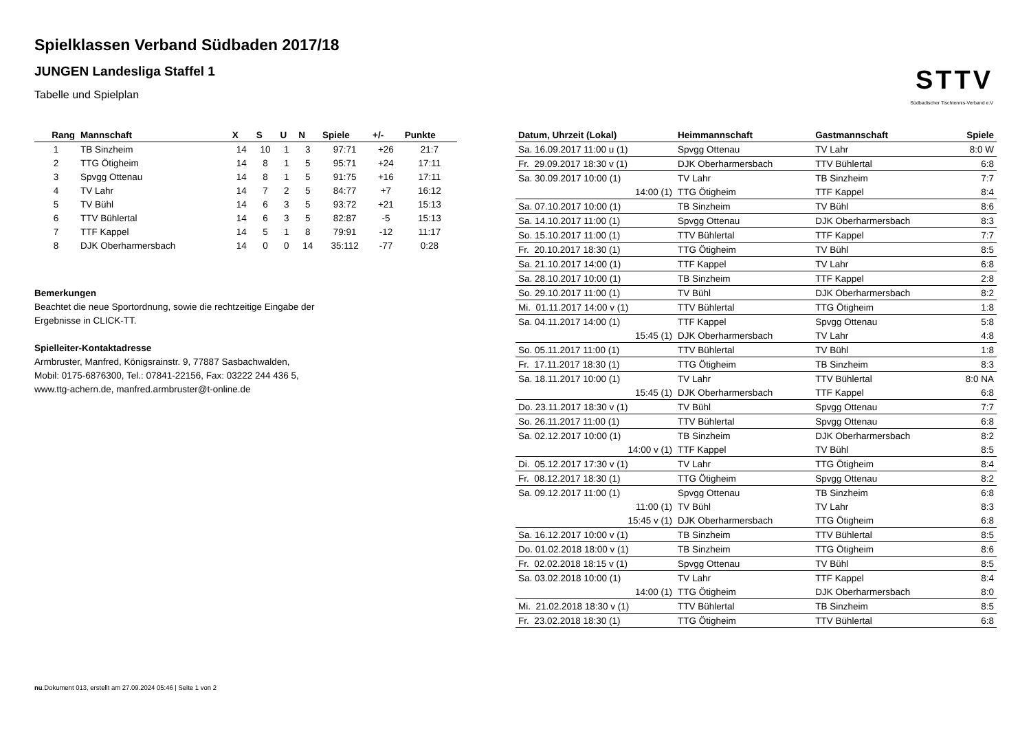STTV
Südbadischer Tischtennis-Verband e.V
Spielklassen Verband Südbaden 2017/18
JUNGEN Landesliga Staffel 1
Tabelle und Spielplan
| Rang | Mannschaft | X | S | U | N | Spiele | +/- | Punkte |
| --- | --- | --- | --- | --- | --- | --- | --- | --- |
| 1 | TB Sinzheim | 14 | 10 | 1 | 3 | 97:71 | +26 | 21:7 |
| 2 | TTG Ötigheim | 14 | 8 | 1 | 5 | 95:71 | +24 | 17:11 |
| 3 | Spvgg Ottenau | 14 | 8 | 1 | 5 | 91:75 | +16 | 17:11 |
| 4 | TV Lahr | 14 | 7 | 2 | 5 | 84:77 | +7 | 16:12 |
| 5 | TV Bühl | 14 | 6 | 3 | 5 | 93:72 | +21 | 15:13 |
| 6 | TTV Bühlertal | 14 | 6 | 3 | 5 | 82:87 | -5 | 15:13 |
| 7 | TTF Kappel | 14 | 5 | 1 | 8 | 79:91 | -12 | 11:17 |
| 8 | DJK Oberharmersbach | 14 | 0 | 0 | 14 | 35:112 | -77 | 0:28 |
Bemerkungen
Beachtet die neue Sportordnung, sowie die rechtzeitige Eingabe der
Ergebnisse in CLICK-TT.
Spielleiter-Kontaktadresse
Armbruster, Manfred, Königsrainstr. 9, 77887 Sasbachwalden,
Mobil: 0175-6876300, Tel.: 07841-22156, Fax: 03222 244 436 5,
www.ttg-achern.de, manfred.armbruster@t-online.de
| Datum, Uhrzeit (Lokal) | Heimmannschaft | Gastmannschaft | Spiele |
| --- | --- | --- | --- |
| Sa. 16.09.2017 11:00 u (1) | Spvgg Ottenau | TV Lahr | 8:0 W |
| Fr. 29.09.2017 18:30 v (1) | DJK Oberharmersbach | TTV Bühlertal | 6:8 |
| Sa. 30.09.2017 10:00 (1) | TV Lahr | TB Sinzheim | 7:7 |
| 14:00 (1) | TTG Ötigheim | TTF Kappel | 8:4 |
| Sa. 07.10.2017 10:00 (1) | TB Sinzheim | TV Bühl | 8:6 |
| Sa. 14.10.2017 11:00 (1) | Spvgg Ottenau | DJK Oberharmersbach | 8:3 |
| So. 15.10.2017 11:00 (1) | TTV Bühlertal | TTF Kappel | 7:7 |
| Fr. 20.10.2017 18:30 (1) | TTG Ötigheim | TV Bühl | 8:5 |
| Sa. 21.10.2017 14:00 (1) | TTF Kappel | TV Lahr | 6:8 |
| Sa. 28.10.2017 10:00 (1) | TB Sinzheim | TTF Kappel | 2:8 |
| So. 29.10.2017 11:00 (1) | TV Bühl | DJK Oberharmersbach | 8:2 |
| Mi. 01.11.2017 14:00 v (1) | TTV Bühlertal | TTG Ötigheim | 1:8 |
| Sa. 04.11.2017 14:00 (1) | TTF Kappel | Spvgg Ottenau | 5:8 |
| 15:45 (1) | DJK Oberharmersbach | TV Lahr | 4:8 |
| So. 05.11.2017 11:00 (1) | TTV Bühlertal | TV Bühl | 1:8 |
| Fr. 17.11.2017 18:30 (1) | TTG Ötigheim | TB Sinzheim | 8:3 |
| Sa. 18.11.2017 10:00 (1) | TV Lahr | TTV Bühlertal | 8:0 NA |
| 15:45 (1) | DJK Oberharmersbach | TTF Kappel | 6:8 |
| Do. 23.11.2017 18:30 v (1) | TV Bühl | Spvgg Ottenau | 7:7 |
| So. 26.11.2017 11:00 (1) | TTV Bühlertal | Spvgg Ottenau | 6:8 |
| Sa. 02.12.2017 10:00 (1) | TB Sinzheim | DJK Oberharmersbach | 8:2 |
| 14:00 v (1) | TTF Kappel | TV Bühl | 8:5 |
| Di. 05.12.2017 17:30 v (1) | TV Lahr | TTG Ötigheim | 8:4 |
| Fr. 08.12.2017 18:30 (1) | TTG Ötigheim | Spvgg Ottenau | 8:2 |
| Sa. 09.12.2017 11:00 (1) | Spvgg Ottenau | TB Sinzheim | 6:8 |
| 11:00 (1) | TV Bühl | TV Lahr | 8:3 |
| 15:45 v (1) | DJK Oberharmersbach | TTG Ötigheim | 6:8 |
| Sa. 16.12.2017 10:00 v (1) | TB Sinzheim | TTV Bühlertal | 8:5 |
| Do. 01.02.2018 18:00 v (1) | TB Sinzheim | TTG Ötigheim | 8:6 |
| Fr. 02.02.2018 18:15 v (1) | Spvgg Ottenau | TV Bühl | 8:5 |
| Sa. 03.02.2018 10:00 (1) | TV Lahr | TTF Kappel | 8:4 |
| 14:00 (1) | TTG Ötigheim | DJK Oberharmersbach | 8:0 |
| Mi. 21.02.2018 18:30 v (1) | TTV Bühlertal | TB Sinzheim | 8:5 |
| Fr. 23.02.2018 18:30 (1) | TTG Ötigheim | TTV Bühlertal | 6:8 |
nu.Dokument 013, erstellt am 27.09.2024 05:46 | Seite 1 von 2